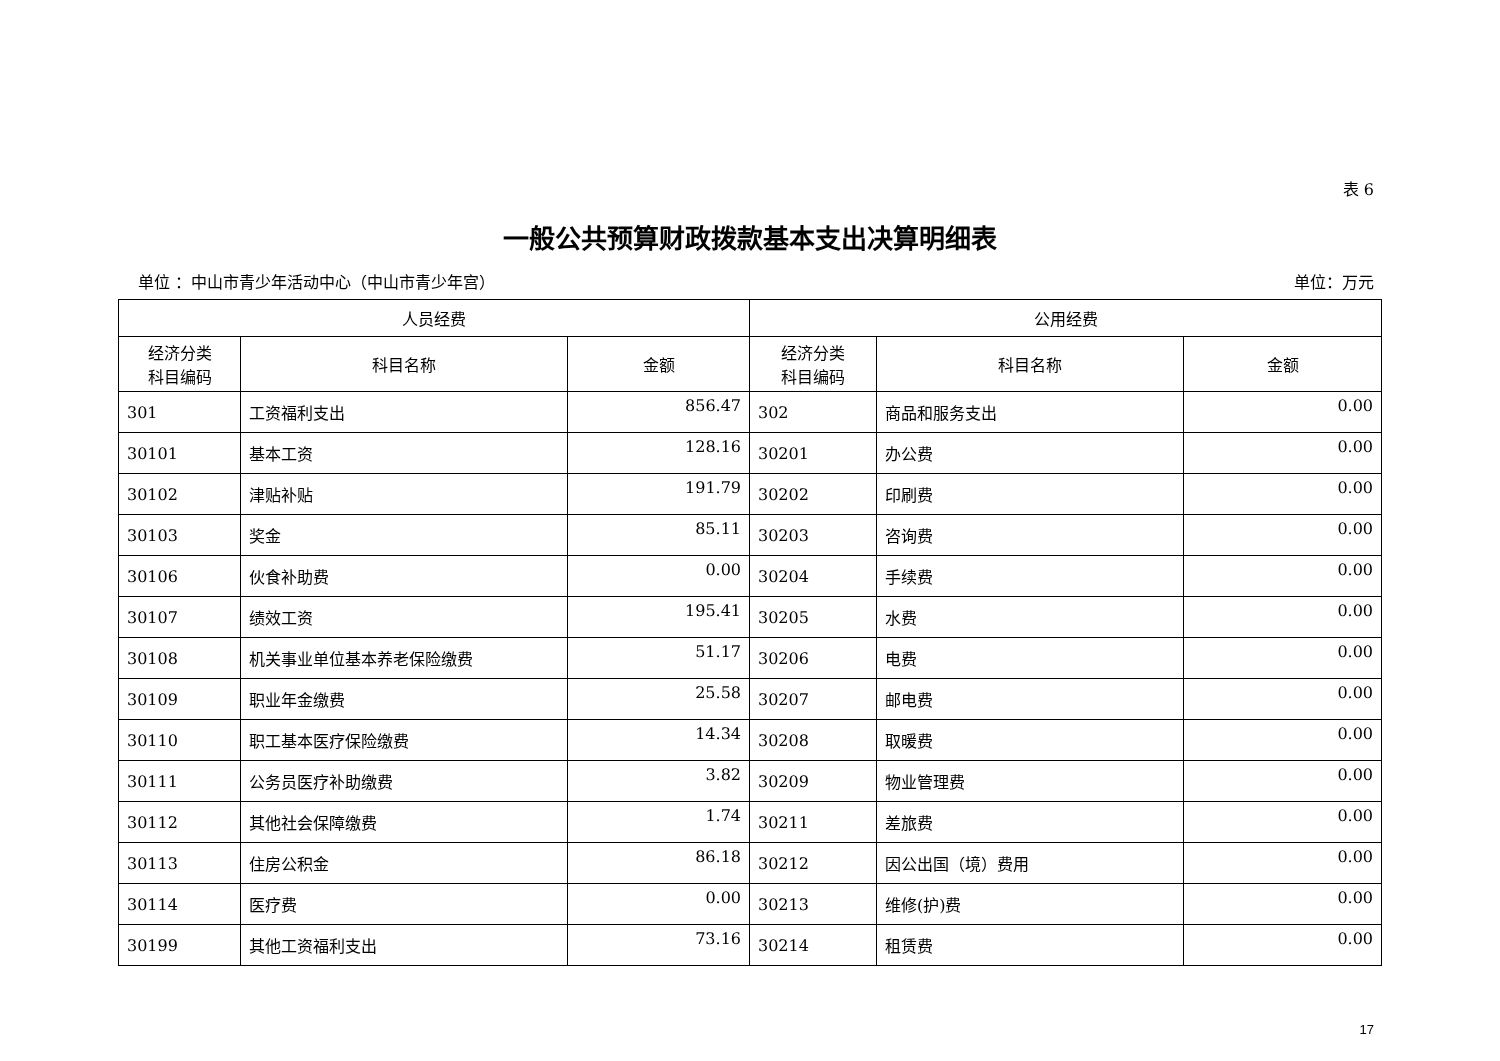表 6
一般公共预算财政拨款基本支出决算明细表
单位 ：中山市青少年活动中心（中山市青少年宫） 单位：万元
| 人员经费 | | | 公用经费 | | |
| --- | --- | --- | --- | --- | --- |
| 经济分类 科目编码 | 科目名称 | 金额 | 经济分类 科目编码 | 科目名称 | 金额 |
| 301 | 工资福利支出 | 856.47 | 302 | 商品和服务支出 | 0.00 |
| 30101 | 基本工资 | 128.16 | 30201 | 办公费 | 0.00 |
| 30102 | 津贴补贴 | 191.79 | 30202 | 印刷费 | 0.00 |
| 30103 | 奖金 | 85.11 | 30203 | 咨询费 | 0.00 |
| 30106 | 伙食补助费 | 0.00 | 30204 | 手续费 | 0.00 |
| 30107 | 绩效工资 | 195.41 | 30205 | 水费 | 0.00 |
| 30108 | 机关事业单位基本养老保险缴费 | 51.17 | 30206 | 电费 | 0.00 |
| 30109 | 职业年金缴费 | 25.58 | 30207 | 邮电费 | 0.00 |
| 30110 | 职工基本医疗保险缴费 | 14.34 | 30208 | 取暖费 | 0.00 |
| 30111 | 公务员医疗补助缴费 | 3.82 | 30209 | 物业管理费 | 0.00 |
| 30112 | 其他社会保障缴费 | 1.74 | 30211 | 差旅费 | 0.00 |
| 30113 | 住房公积金 | 86.18 | 30212 | 因公出国（境）费用 | 0.00 |
| 30114 | 医疗费 | 0.00 | 30213 | 维修(护)费 | 0.00 |
| 30199 | 其他工资福利支出 | 73.16 | 30214 | 租赁费 | 0.00 |
17